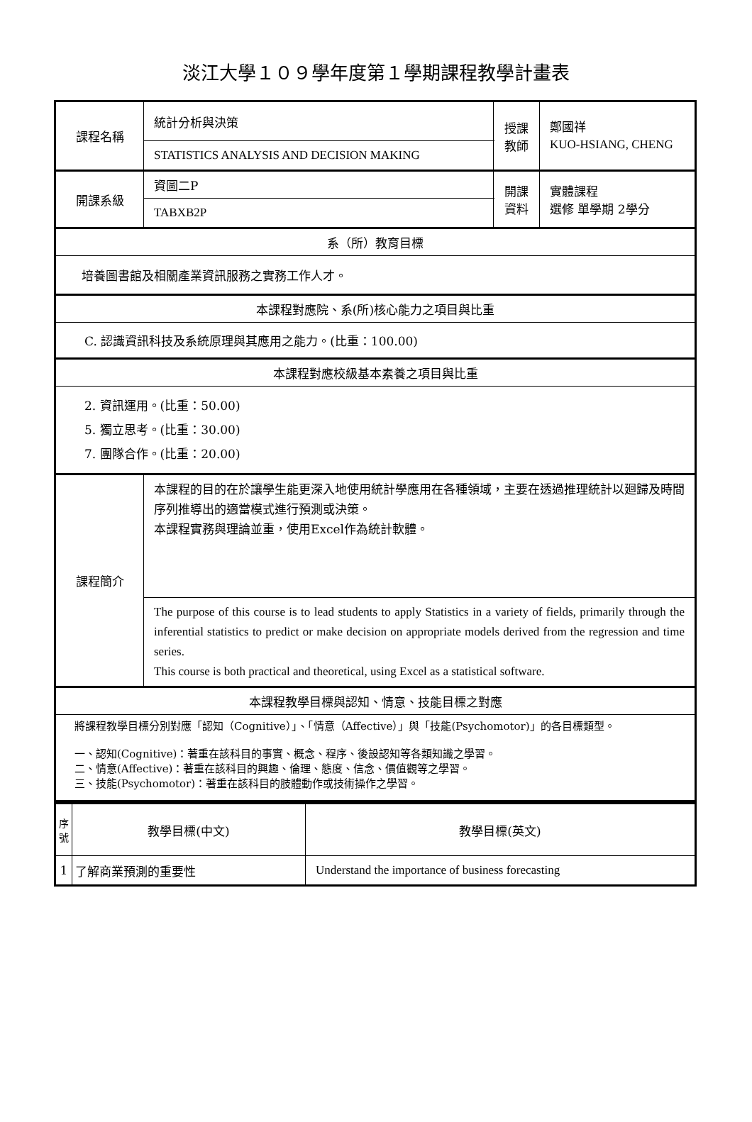淡江大學１０９學年度第１學期課程教學計畫表
| 課程名稱 | 統計分析與決策 | 授課 教師 | 鄭國祥 KUO-HSIANG, CHENG |
| | STATISTICS ANALYSIS AND DECISION MAKING | | |
| 開課系級 | 資圖二P | 開課 資料 | 實體課程 選修 單學期 2學分 |
| | TABXB2P | | |
| 系（所）教育目標 | | | |
| 培養圖書館及相關產業資訊服務之實務工作人才。 | | | |
| 本課程對應院、系(所)核心能力之項目與比重 | | | |
| C. 認識資訊科技及系統原理與其應用之能力。(比重：100.00) | | | |
| 本課程對應校級基本素養之項目與比重 | | | |
| 2. 資訊運用。(比重：50.00) 5. 獨立思考。(比重：30.00) 7. 團隊合作。(比重：20.00) | | | |
| 課程簡介 | 本課程的目的在於讓學生能更深入地使用統計學應用在各種領域，主要在透過推理統計以廻歸及時間序列推導出的適當模式進行預測或決策。 本課程實務與理論並重，使用Excel作為統計軟體。 | | |
| | The purpose of this course is to lead students to apply Statistics in a variety of fields, primarily through the inferential statistics to predict or make decision on appropriate models derived from the regression and time series. This course is both practical and theoretical, using Excel as a statistical software. | | |
| 本課程教學目標與認知、情意、技能目標之對應 | | | |
| 將課程教學目標分別對應「認知（Cognitive）」、「情意（Affective）」與「技能(Psychomotor)」的各目標類型。 一、認知(Cognitive)：著重在該科目的事實、概念、程序、後設認知等各類知識之學習。 二、情意(Affective)：著重在該科目的興趣、倫理、態度、信念、價值觀等之學習。 三、技能(Psychomotor)：著重在該科目的肢體動作或技術操作之學習。 | | | |
| 序號 | 教學目標(中文) | 教學目標(英文) |
| --- | --- | --- |
| 1 | 了解商業預測的重要性 | Understand the importance of business forecasting |